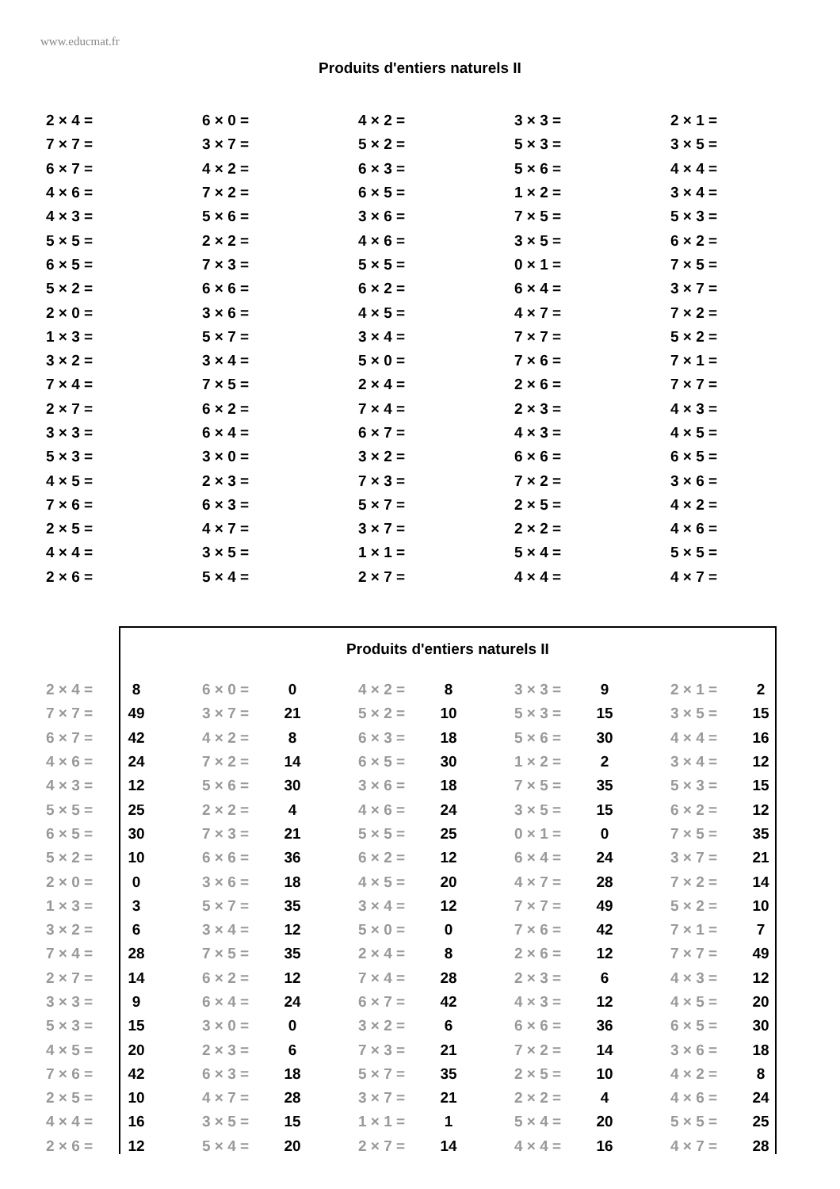www.educmat.fr
Produits d'entiers naturels II
| 2 × 4 = | 6 × 0 = | 4 × 2 = | 3 × 3 = | 2 × 1 = |
| 7 × 7 = | 3 × 7 = | 5 × 2 = | 5 × 3 = | 3 × 5 = |
| 6 × 7 = | 4 × 2 = | 6 × 3 = | 5 × 6 = | 4 × 4 = |
| 4 × 6 = | 7 × 2 = | 6 × 5 = | 1 × 2 = | 3 × 4 = |
| 4 × 3 = | 5 × 6 = | 3 × 6 = | 7 × 5 = | 5 × 3 = |
| 5 × 5 = | 2 × 2 = | 4 × 6 = | 3 × 5 = | 6 × 2 = |
| 6 × 5 = | 7 × 3 = | 5 × 5 = | 0 × 1 = | 7 × 5 = |
| 5 × 2 = | 6 × 6 = | 6 × 2 = | 6 × 4 = | 3 × 7 = |
| 2 × 0 = | 3 × 6 = | 4 × 5 = | 4 × 7 = | 7 × 2 = |
| 1 × 3 = | 5 × 7 = | 3 × 4 = | 7 × 7 = | 5 × 2 = |
| 3 × 2 = | 3 × 4 = | 5 × 0 = | 7 × 6 = | 7 × 1 = |
| 7 × 4 = | 7 × 5 = | 2 × 4 = | 2 × 6 = | 7 × 7 = |
| 2 × 7 = | 6 × 2 = | 7 × 4 = | 2 × 3 = | 4 × 3 = |
| 3 × 3 = | 6 × 4 = | 6 × 7 = | 4 × 3 = | 4 × 5 = |
| 5 × 3 = | 3 × 0 = | 3 × 2 = | 6 × 6 = | 6 × 5 = |
| 4 × 5 = | 2 × 3 = | 7 × 3 = | 7 × 2 = | 3 × 6 = |
| 7 × 6 = | 6 × 3 = | 5 × 7 = | 2 × 5 = | 4 × 2 = |
| 2 × 5 = | 4 × 7 = | 3 × 7 = | 2 × 2 = | 4 × 6 = |
| 4 × 4 = | 3 × 5 = | 1 × 1 = | 5 × 4 = | 5 × 5 = |
| 2 × 6 = | 5 × 4 = | 2 × 7 = | 4 × 4 = | 4 × 7 = |
Produits d'entiers naturels II
| 2 × 4 = | 8 | | 6 × 0 = | 0 | | 4 × 2 = | 8 | | 3 × 3 = | 9 | | 2 × 1 = | 2 |
| 7 × 7 = | 49 | | 3 × 7 = | 21 | | 5 × 2 = | 10 | | 5 × 3 = | 15 | | 3 × 5 = | 15 |
| 6 × 7 = | 42 | | 4 × 2 = | 8 | | 6 × 3 = | 18 | | 5 × 6 = | 30 | | 4 × 4 = | 16 |
| 4 × 6 = | 24 | | 7 × 2 = | 14 | | 6 × 5 = | 30 | | 1 × 2 = | 2 | | 3 × 4 = | 12 |
| 4 × 3 = | 12 | | 5 × 6 = | 30 | | 3 × 6 = | 18 | | 7 × 5 = | 35 | | 5 × 3 = | 15 |
| 5 × 5 = | 25 | | 2 × 2 = | 4 | | 4 × 6 = | 24 | | 3 × 5 = | 15 | | 6 × 2 = | 12 |
| 6 × 5 = | 30 | | 7 × 3 = | 21 | | 5 × 5 = | 25 | | 0 × 1 = | 0 | | 7 × 5 = | 35 |
| 5 × 2 = | 10 | | 6 × 6 = | 36 | | 6 × 2 = | 12 | | 6 × 4 = | 24 | | 3 × 7 = | 21 |
| 2 × 0 = | 0 | | 3 × 6 = | 18 | | 4 × 5 = | 20 | | 4 × 7 = | 28 | | 7 × 2 = | 14 |
| 1 × 3 = | 3 | | 5 × 7 = | 35 | | 3 × 4 = | 12 | | 7 × 7 = | 49 | | 5 × 2 = | 10 |
| 3 × 2 = | 6 | | 3 × 4 = | 12 | | 5 × 0 = | 0 | | 7 × 6 = | 42 | | 7 × 1 = | 7 |
| 7 × 4 = | 28 | | 7 × 5 = | 35 | | 2 × 4 = | 8 | | 2 × 6 = | 12 | | 7 × 7 = | 49 |
| 2 × 7 = | 14 | | 6 × 2 = | 12 | | 7 × 4 = | 28 | | 2 × 3 = | 6 | | 4 × 3 = | 12 |
| 3 × 3 = | 9 | | 6 × 4 = | 24 | | 6 × 7 = | 42 | | 4 × 3 = | 12 | | 4 × 5 = | 20 |
| 5 × 3 = | 15 | | 3 × 0 = | 0 | | 3 × 2 = | 6 | | 6 × 6 = | 36 | | 6 × 5 = | 30 |
| 4 × 5 = | 20 | | 2 × 3 = | 6 | | 7 × 3 = | 21 | | 7 × 2 = | 14 | | 3 × 6 = | 18 |
| 7 × 6 = | 42 | | 6 × 3 = | 18 | | 5 × 7 = | 35 | | 2 × 5 = | 10 | | 4 × 2 = | 8 |
| 2 × 5 = | 10 | | 4 × 7 = | 28 | | 3 × 7 = | 21 | | 2 × 2 = | 4 | | 4 × 6 = | 24 |
| 4 × 4 = | 16 | | 3 × 5 = | 15 | | 1 × 1 = | 1 | | 5 × 4 = | 20 | | 5 × 5 = | 25 |
| 2 × 6 = | 12 | | 5 × 4 = | 20 | | 2 × 7 = | 14 | | 4 × 4 = | 16 | | 4 × 7 = | 28 |